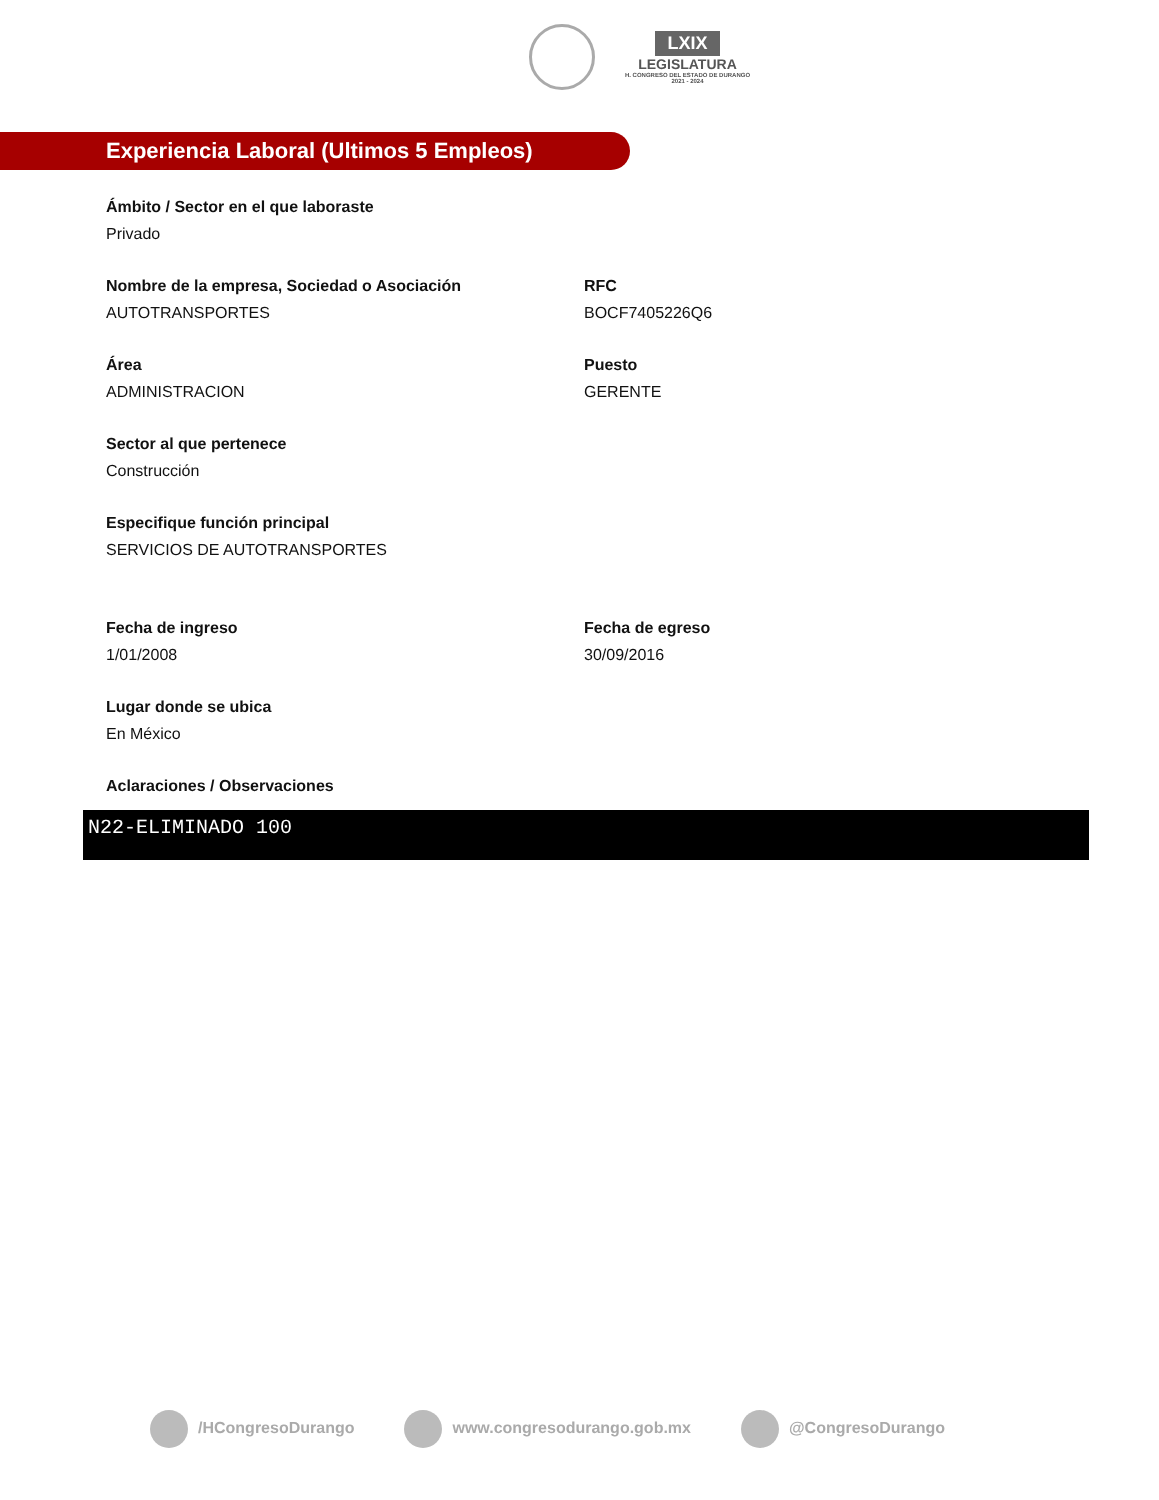LXIX
LEGISLATURA
H. CONGRESO DEL ESTADO DE DURANGO
2021 - 2024
Experiencia Laboral (Ultimos 5 Empleos)
Ámbito / Sector en el que laboraste
Privado
Nombre de la empresa, Sociedad o Asociación
AUTOTRANSPORTES
RFC
BOCF7405226Q6
Área
ADMINISTRACION
Puesto
GERENTE
Sector al que pertenece
Construcción
Especifique función principal
SERVICIOS DE AUTOTRANSPORTES
Fecha de ingreso
1/01/2008
Fecha de egreso
30/09/2016
Lugar donde se ubica
En México
Aclaraciones / Observaciones
N22-ELIMINADO 100
/HCongresoDurango www.congresodurango.gob.mx @CongresoDurango